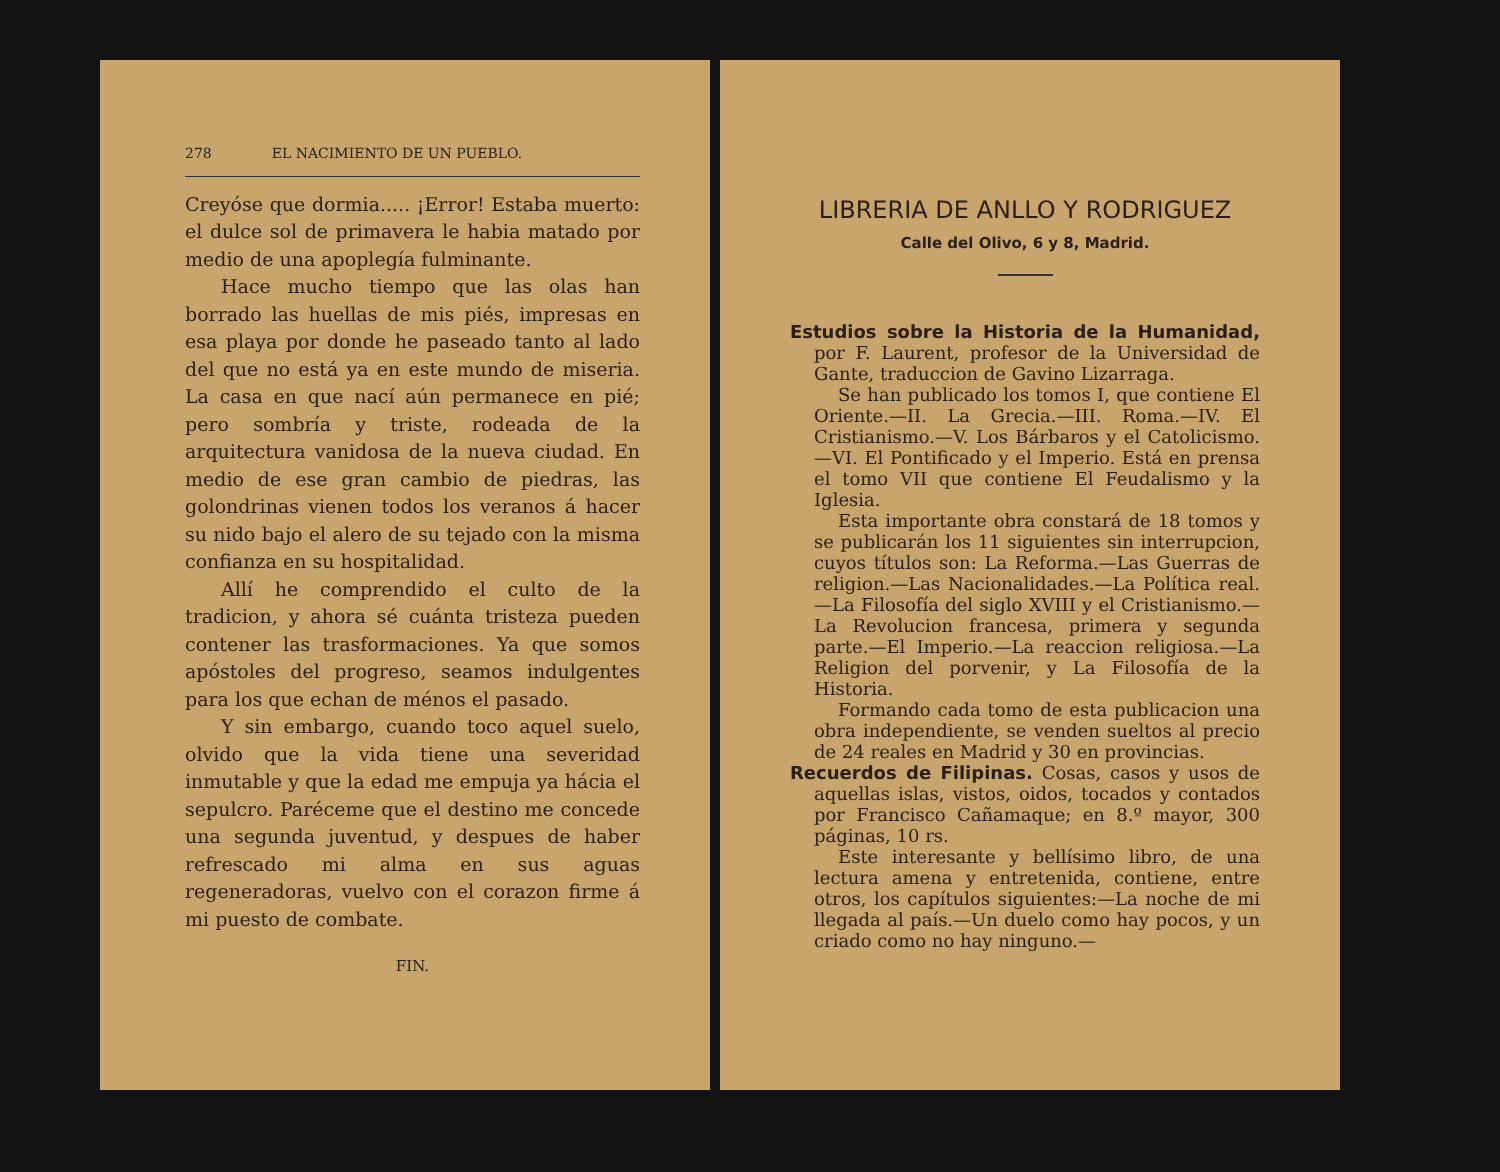278 EL NACIMIENTO DE UN PUEBLO.
Creyóse que dormia..... ¡Error! Estaba muerto: el dulce sol de primavera le habia matado por medio de una apoplegía fulminante.
Hace mucho tiempo que las olas han borrado las huellas de mis piés, impresas en esa playa por donde he paseado tanto al lado del que no está ya en este mundo de miseria. La casa en que nací aún permanece en pié; pero sombría y triste, rodeada de la arquitectura vanidosa de la nueva ciudad. En medio de ese gran cambio de piedras, las golondrinas vienen todos los veranos á hacer su nido bajo el alero de su tejado con la misma confianza en su hospitalidad.
Allí he comprendido el culto de la tradicion, y ahora sé cuánta tristeza pueden contener las trasformaciones. Ya que somos apóstoles del progreso, seamos indulgentes para los que echan de ménos el pasado.
Y sin embargo, cuando toco aquel suelo, olvido que la vida tiene una severidad inmutable y que la edad me empuja ya hácia el sepulcro. Paréceme que el destino me concede una segunda juventud, y despues de haber refrescado mi alma en sus aguas regeneradoras, vuelvo con el corazon firme á mi puesto de combate.
FIN.
LIBRERIA DE ANLLO Y RODRIGUEZ
Calle del Olivo, 6 y 8, Madrid.
Estudios sobre la Historia de la Humanidad, por F. Laurent, profesor de la Universidad de Gante, traduccion de Gavino Lizarraga.
Se han publicado los tomos I, que contiene El Oriente.—II. La Grecia.—III. Roma.—IV. El Cristianismo.—V. Los Bárbaros y el Catolicismo.—VI. El Pontificado y el Imperio. Está en prensa el tomo VII que contiene El Feudalismo y la Iglesia.
Esta importante obra constará de 18 tomos y se publicarán los 11 siguientes sin interrupcion, cuyos títulos son: La Reforma.—Las Guerras de religion.—Las Nacionalidades.—La Política real.—La Filosofía del siglo XVIII y el Cristianismo.—La Revolucion francesa, primera y segunda parte.—El Imperio.—La reaccion religiosa.—La Religion del porvenir, y La Filosofía de la Historia.
Formando cada tomo de esta publicacion una obra independiente, se venden sueltos al precio de 24 reales en Madrid y 30 en provincias.
Recuerdos de Filipinas. Cosas, casos y usos de aquellas islas, vistos, oidos, tocados y contados por Francisco Cañamaque; en 8.º mayor, 300 páginas, 10 rs.
Este interesante y bellísimo libro, de una lectura amena y entretenida, contiene, entre otros, los capítulos siguientes:—La noche de mi llegada al país.—Un duelo como hay pocos, y un criado como no hay ninguno.—